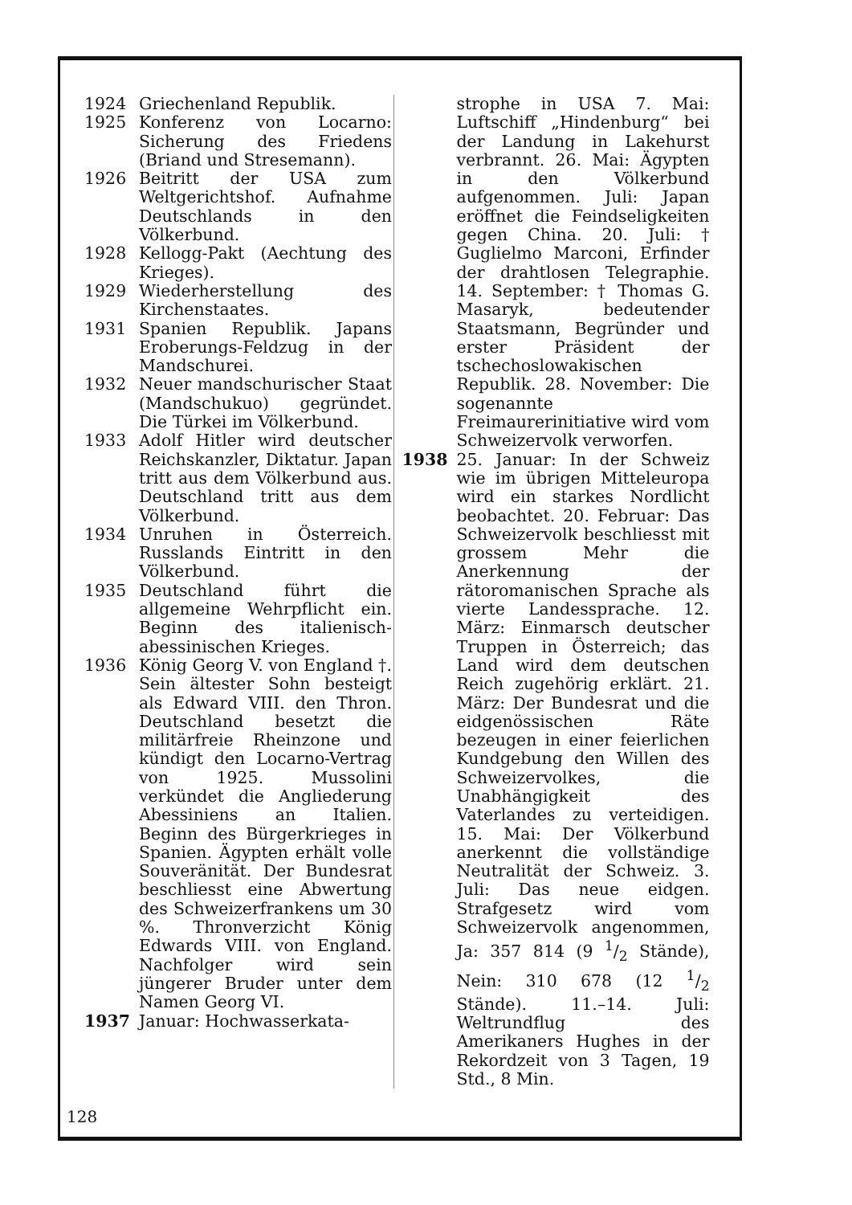1924 Griechenland Republik.
1925 Konferenz von Locarno: Sicherung des Friedens (Briand und Stresemann).
1926 Beitritt der USA zum Weltgerichtshof. Aufnahme Deutschlands in den Völkerbund.
1928 Kellogg-Pakt (Aechtung des Krieges).
1929 Wiederherstellung des Kirchenstaates.
1931 Spanien Republik. Japans Eroberungs-Feldzug in der Mandschurei.
1932 Neuer mandschurischer Staat (Mandschukuo) gegründet. Die Türkei im Völkerbund.
1933 Adolf Hitler wird deutscher Reichskanzler, Diktatur. Japan tritt aus dem Völkerbund aus. Deutschland tritt aus dem Völkerbund.
1934 Unruhen in Österreich. Russlands Eintritt in den Völkerbund.
1935 Deutschland führt die allgemeine Wehrpflicht ein. Beginn des italienisch-abessinischen Krieges.
1936 König Georg V. von England †. Sein ältester Sohn besteigt als Edward VIII. den Thron. Deutschland besetzt die militärfreie Rheinzone und kündigt den Locarno-Vertrag von 1925. Mussolini verkündet die Angliederung Abessiniens an Italien. Beginn des Bürgerkrieges in Spanien. Ägypten erhält volle Souveränität. Der Bundesrat beschliesst eine Abwertung des Schweizerfrankens um 30 %. Thronverzicht König Edwards VIII. von England. Nachfolger wird sein jüngerer Bruder unter dem Namen Georg VI.
1937 Januar: Hochwasserkata-
strophe in USA 7. Mai: Luftschiff „Hindenburg“ bei der Landung in Lakehurst verbrannt. 26. Mai: Ägypten in den Völkerbund aufgenommen. Juli: Japan eröffnet die Feindseligkeiten gegen China. 20. Juli: † Guglielmo Marconi, Erfinder der drahtlosen Telegraphie. 14. September: † Thomas G. Masaryk, bedeutender Staatsmann, Begründer und erster Präsident der tschechoslowakischen Republik. 28. November: Die sogenannte Freimaurerinitiative wird vom Schweizervolk verworfen.
1938 25. Januar: In der Schweiz wie im übrigen Mitteleuropa wird ein starkes Nordlicht beobachtet. 20. Februar: Das Schweizervolk beschliesst mit grossem Mehr die Anerkennung der rätoromanischen Sprache als vierte Landessprache. 12. März: Einmarsch deutscher Truppen in Österreich; das Land wird dem deutschen Reich zugehörig erklärt. 21. März: Der Bundesrat und die eidgenössischen Räte bezeugen in einer feierlichen Kundgebung den Willen des Schweizervolkes, die Unabhängigkeit des Vaterlandes zu verteidigen. 15. Mai: Der Völkerbund anerkennt die vollständige Neutralität der Schweiz. 3. Juli: Das neue eidgen. Strafgesetz wird vom Schweizervolk angenommen, Ja: 357 814 (9 1/2 Stände), Nein: 310 678 (12 1/2 Stände). 11.–14. Juli: Weltrundflug des Amerikaners Hughes in der Rekordzeit von 3 Tagen, 19 Std., 8 Min.
128